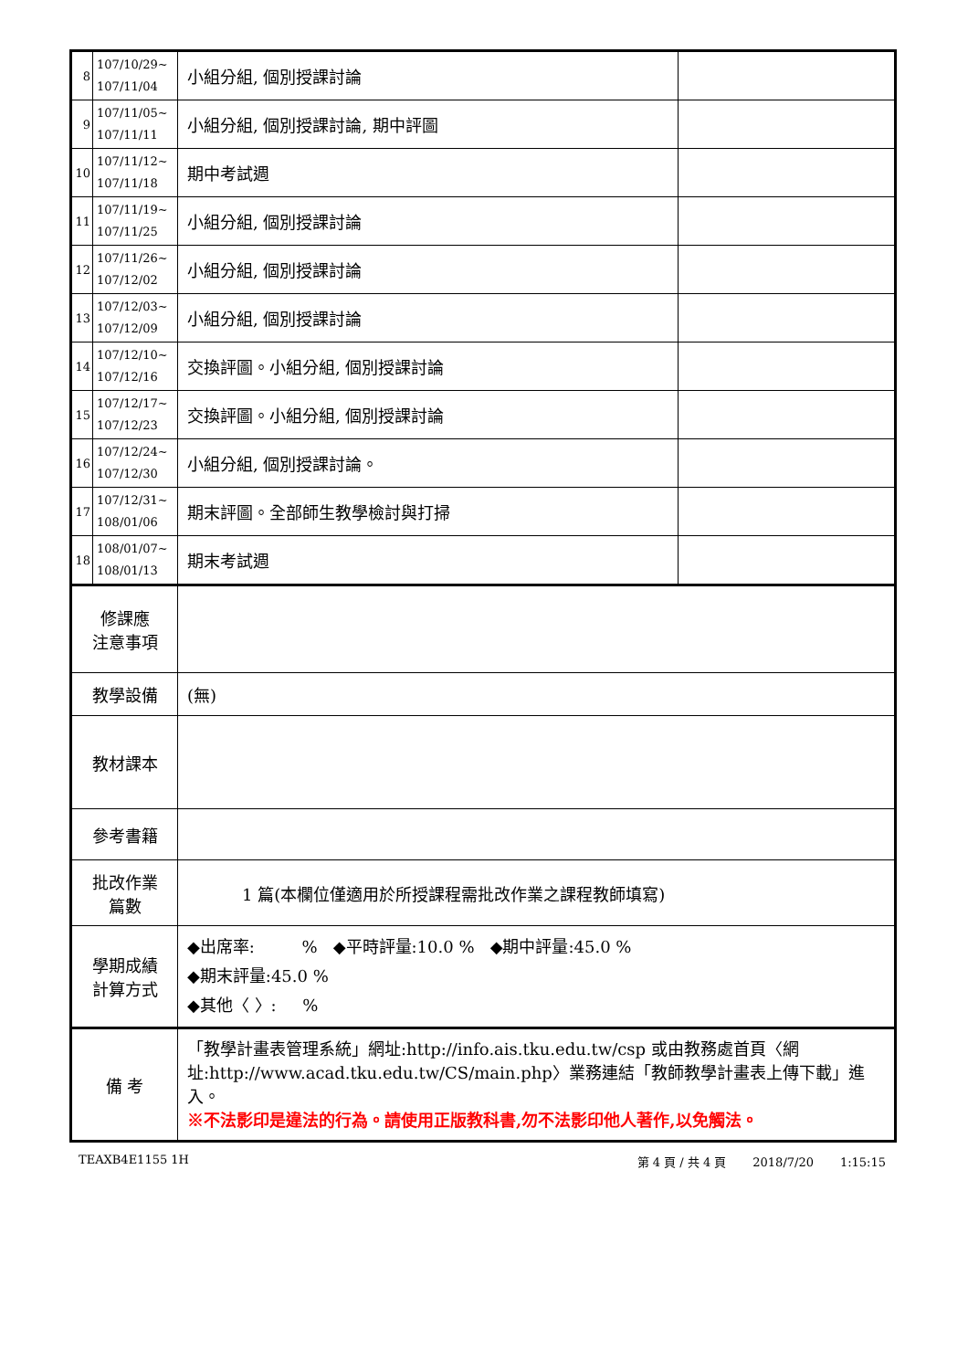| 8 | 107/10/29~ 107/11/04 | 小組分組, 個別授課討論 | |
| 9 | 107/11/05~ 107/11/11 | 小組分組, 個別授課討論, 期中評圖 | |
| 10 | 107/11/12~ 107/11/18 | 期中考試週 | |
| 11 | 107/11/19~ 107/11/25 | 小組分組, 個別授課討論 | |
| 12 | 107/11/26~ 107/12/02 | 小組分組, 個別授課討論 | |
| 13 | 107/12/03~ 107/12/09 | 小組分組, 個別授課討論 | |
| 14 | 107/12/10~ 107/12/16 | 交換評圖。小組分組, 個別授課討論 | |
| 15 | 107/12/17~ 107/12/23 | 交換評圖。小組分組, 個別授課討論 | |
| 16 | 107/12/24~ 107/12/30 | 小組分組, 個別授課討論。 | |
| 17 | 107/12/31~ 108/01/06 | 期末評圖。全部師生教學檢討與打掃 | |
| 18 | 108/01/07~ 108/01/13 | 期末考試週 | |
| 修課應 注意事項 | | | |
| 教學設備 | | (無) | |
| 教材課本 | | | |
| 參考書籍 | | | |
| 批改作業 篇數 | | 1 篇(本欄位僅適用於所授課程需批改作業之課程教師填寫) | |
| 學期成績 計算方式 | | ◆出席率: % ◆平時評量:10.0 % ◆期中評量:45.0 % ◆期末評量:45.0 % ◆其他〈 〉: % | |
| 備 考 | | 「教學計畫表管理系統」網址: http://info.ais.tku.edu.tw/csp 或由教務處首頁〈網址: http://www.acad.tku.edu.tw/CS/main.php 〉業務連結「教師教學計畫表上傳下載」進入。 ※不法影印是違法的行為。請使用正版教科書,勿不法影印他人著作,以免觸法。 | |
TEAXB4E1155 1H 第 4 頁 / 共 4 頁 2018/7/20 1:15:15